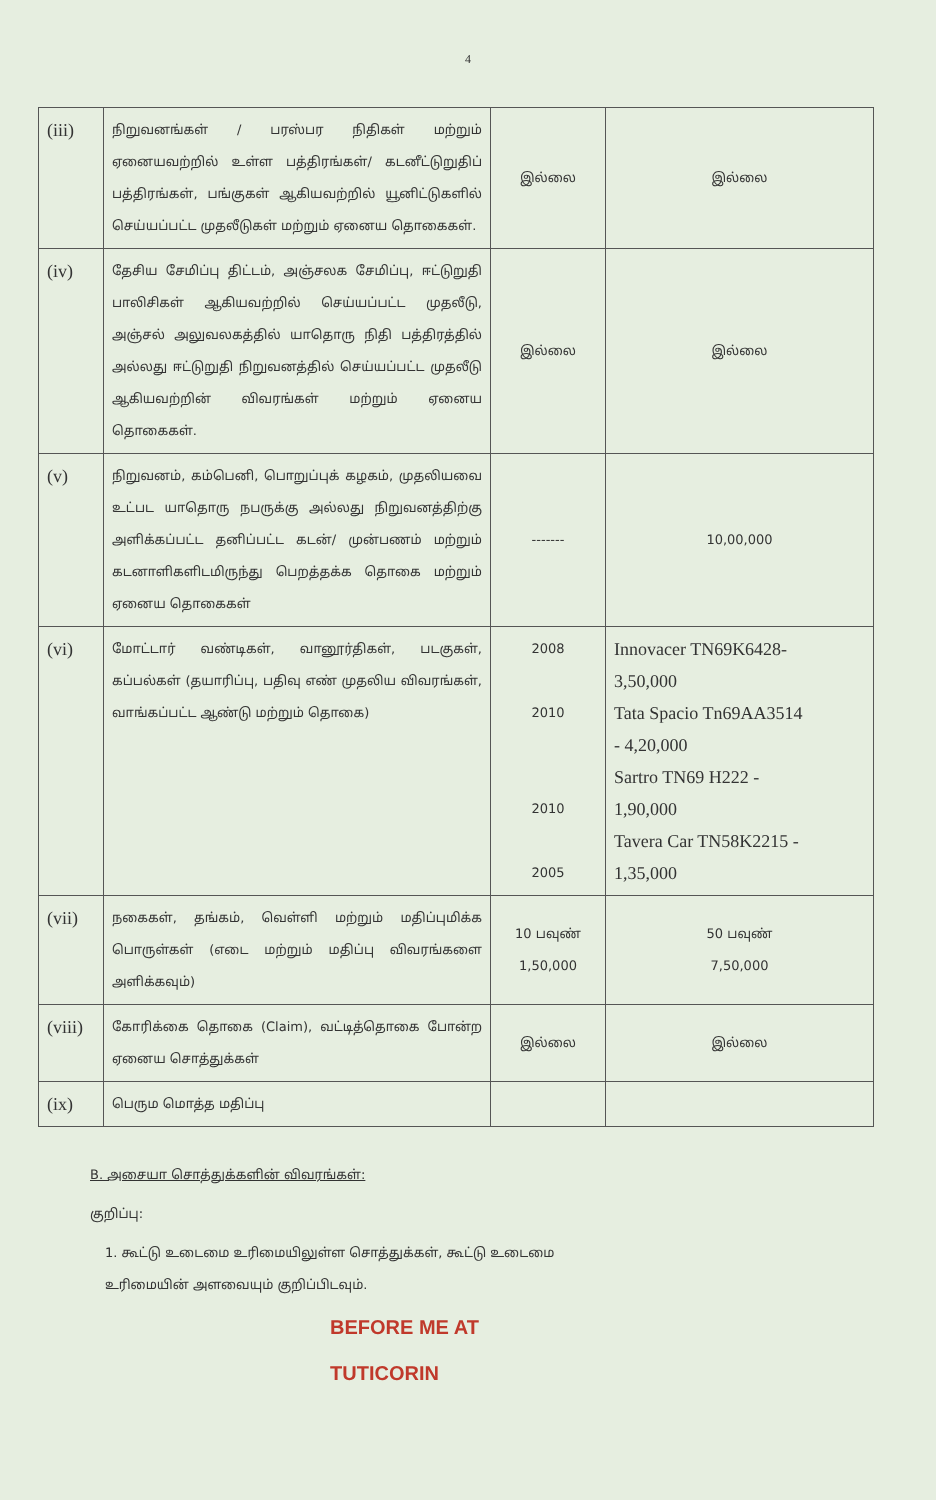4
| (iii) | நிறுவனங்கள் / பரஸ்பர நிதிகள் மற்றும் ஏனையவற்றில் உள்ள பத்திரங்கள்/ கடனீட்டுறுதிப் பத்திரங்கள், பங்குகள் ஆகியவற்றில் யூனிட்டுகளில் செய்யப்பட்ட முதலீடுகள் மற்றும் ஏனைய தொகைகள். | இல்லை | இல்லை |
| (iv) | தேசிய சேமிப்பு திட்டம், அஞ்சலக சேமிப்பு, ஈட்டுறுதி பாலிசிகள் ஆகியவற்றில் செய்யப்பட்ட முதலீடு, அஞ்சல் அலுவலகத்தில் யாதொரு நிதி பத்திரத்தில் அல்லது ஈட்டுறுதி நிறுவனத்தில் செய்யப்பட்ட முதலீடு ஆகியவற்றின் விவரங்கள் மற்றும் ஏனைய தொகைகள். | இல்லை | இல்லை |
| (v) | நிறுவனம், கம்பெனி, பொறுப்புக் கழகம், முதலியவை உட்பட யாதொரு நபருக்கு அல்லது நிறுவனத்திற்கு அளிக்கப்பட்ட தனிப்பட்ட கடன்/ முன்பணம் மற்றும் கடனாளிகளிடமிருந்து பெறத்தக்க தொகை மற்றும் ஏனைய தொகைகள் | ------- | 10,00,000 |
| (vi) | மோட்டார் வண்டிகள், வானூர்திகள், படகுகள், கப்பல்கள் (தயாரிப்பு, பதிவு எண் முதலிய விவரங்கள், வாங்கப்பட்ட ஆண்டு மற்றும் தொகை) | 2008 2010 2010 2005 | Innovacer TN69K6428- 3,50,000 Tata Spacio Tn69AA3514 - 4,20,000 Sartro TN69 H222 - 1,90,000 Tavera Car TN58K2215 - 1,35,000 |
| (vii) | நகைகள், தங்கம், வெள்ளி மற்றும் மதிப்புமிக்க பொருள்கள் (எடை மற்றும் மதிப்பு விவரங்களை அளிக்கவும்) | 10 பவுண் 1,50,000 | 50 பவுண் 7,50,000 |
| (viii) | கோரிக்கை தொகை (Claim), வட்டித்தொகை போன்ற ஏனைய சொத்துக்கள் | இல்லை | இல்லை |
| (ix) | பெரும மொத்த மதிப்பு | | |
B. அசையா சொத்துக்களின் விவரங்கள்:
குறிப்பு:
1. கூட்டு உடைமை உரிமையிலுள்ள சொத்துக்கள், கூட்டு உடைமை
உரிமையின் அளவையும் குறிப்பிடவும்.
BEFORE ME AT
TUTICORIN